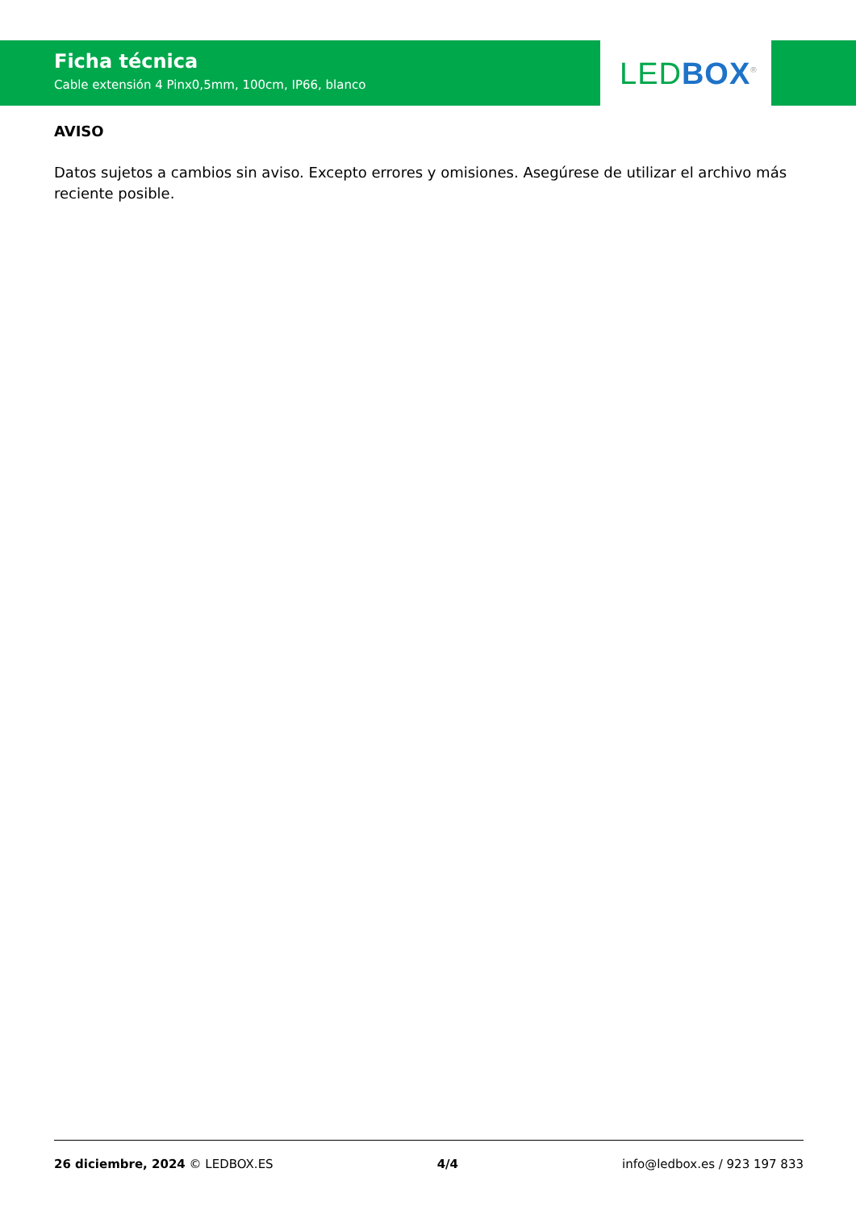Ficha técnica
Cable extensión 4 Pinx0,5mm, 100cm, IP66, blanco
LED BOX<sup>®</sup>
AVISO
Datos sujetos a cambios sin aviso. Excepto errores y omisiones. Asegúrese de utilizar el archivo más reciente posible.
26 diciembre, 2024 © LEDBOX.ES 4/4 info@ledbox.es / 923 197 833